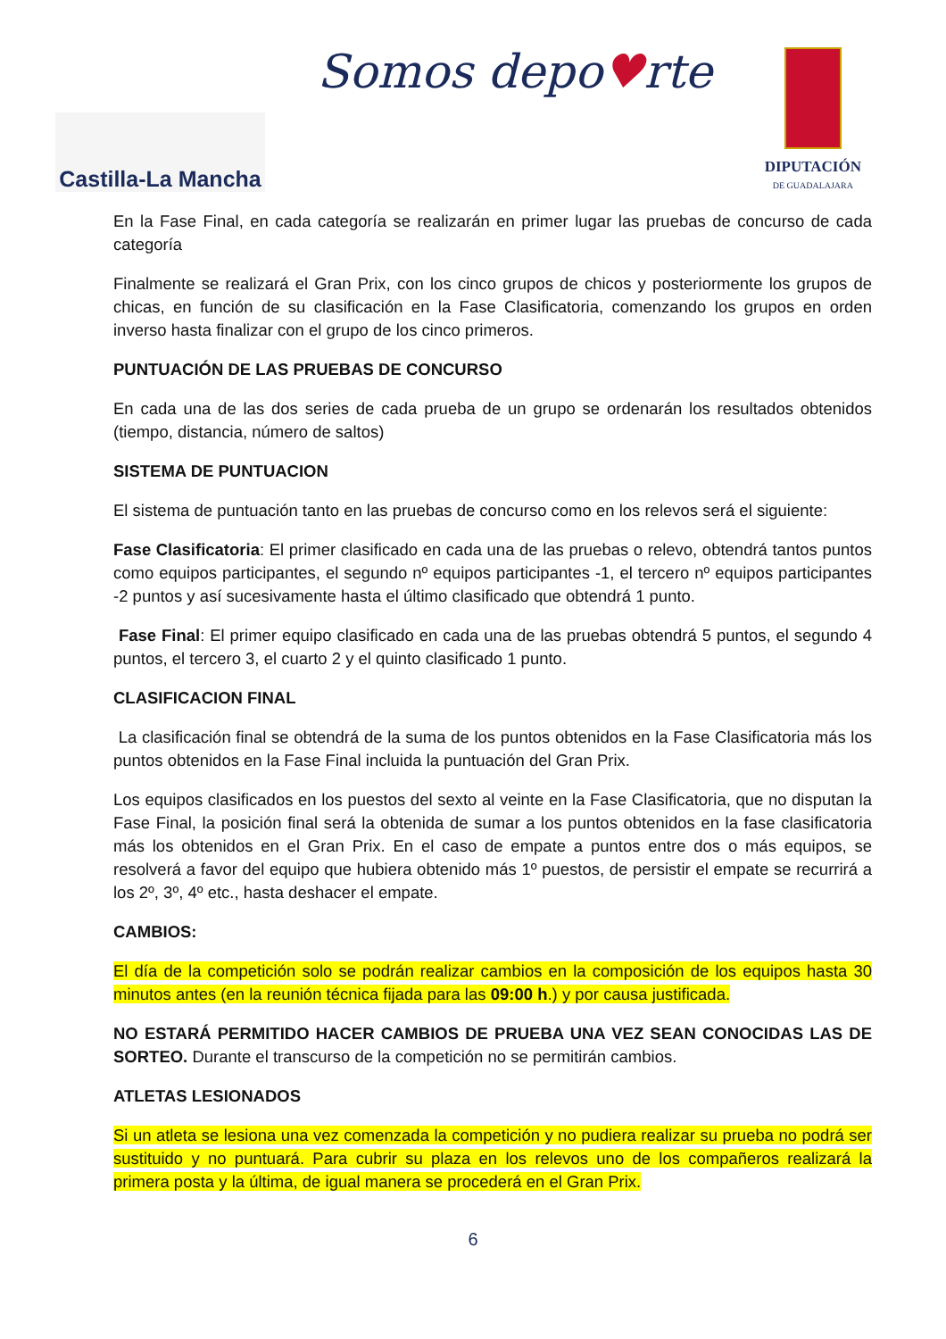Castilla-La Mancha
Somos depo♥rte
DIPUTACIÓN
DE GUADALAJARA
En la Fase Final, en cada categoría se realizarán en primer lugar las pruebas de concurso de cada categoría
Finalmente se realizará el Gran Prix, con los cinco grupos de chicos y posteriormente los grupos de chicas, en función de su clasificación en la Fase Clasificatoria, comenzando los grupos en orden inverso hasta finalizar con el grupo de los cinco primeros.
PUNTUACIÓN DE LAS PRUEBAS DE CONCURSO
En cada una de las dos series de cada prueba de un grupo se ordenarán los resultados obtenidos (tiempo, distancia, número de saltos)
SISTEMA DE PUNTUACION
El sistema de puntuación tanto en las pruebas de concurso como en los relevos será el siguiente:
Fase Clasificatoria: El primer clasificado en cada una de las pruebas o relevo, obtendrá tantos puntos como equipos participantes, el segundo nº equipos participantes -1, el tercero nº equipos participantes -2 puntos y así sucesivamente hasta el último clasificado que obtendrá 1 punto.
Fase Final: El primer equipo clasificado en cada una de las pruebas obtendrá 5 puntos, el segundo 4 puntos, el tercero 3, el cuarto 2 y el quinto clasificado 1 punto.
CLASIFICACION FINAL
La clasificación final se obtendrá de la suma de los puntos obtenidos en la Fase Clasificatoria más los puntos obtenidos en la Fase Final incluida la puntuación del Gran Prix.
Los equipos clasificados en los puestos del sexto al veinte en la Fase Clasificatoria, que no disputan la Fase Final, la posición final será la obtenida de sumar a los puntos obtenidos en la fase clasificatoria más los obtenidos en el Gran Prix. En el caso de empate a puntos entre dos o más equipos, se resolverá a favor del equipo que hubiera obtenido más 1º puestos, de persistir el empate se recurrirá a los 2º, 3º, 4º etc., hasta deshacer el empate.
CAMBIOS:
El día de la competición solo se podrán realizar cambios en la composición de los equipos hasta 30 minutos antes (en la reunión técnica fijada para las 09:00 h.) y por causa justificada.
NO ESTARÁ PERMITIDO HACER CAMBIOS DE PRUEBA UNA VEZ SEAN CONOCIDAS LAS DE SORTEO. Durante el transcurso de la competición no se permitirán cambios.
ATLETAS LESIONADOS
Si un atleta se lesiona una vez comenzada la competición y no pudiera realizar su prueba no podrá ser sustituido y no puntuará. Para cubrir su plaza en los relevos uno de los compañeros realizará la primera posta y la última, de igual manera se procederá en el Gran Prix.
6